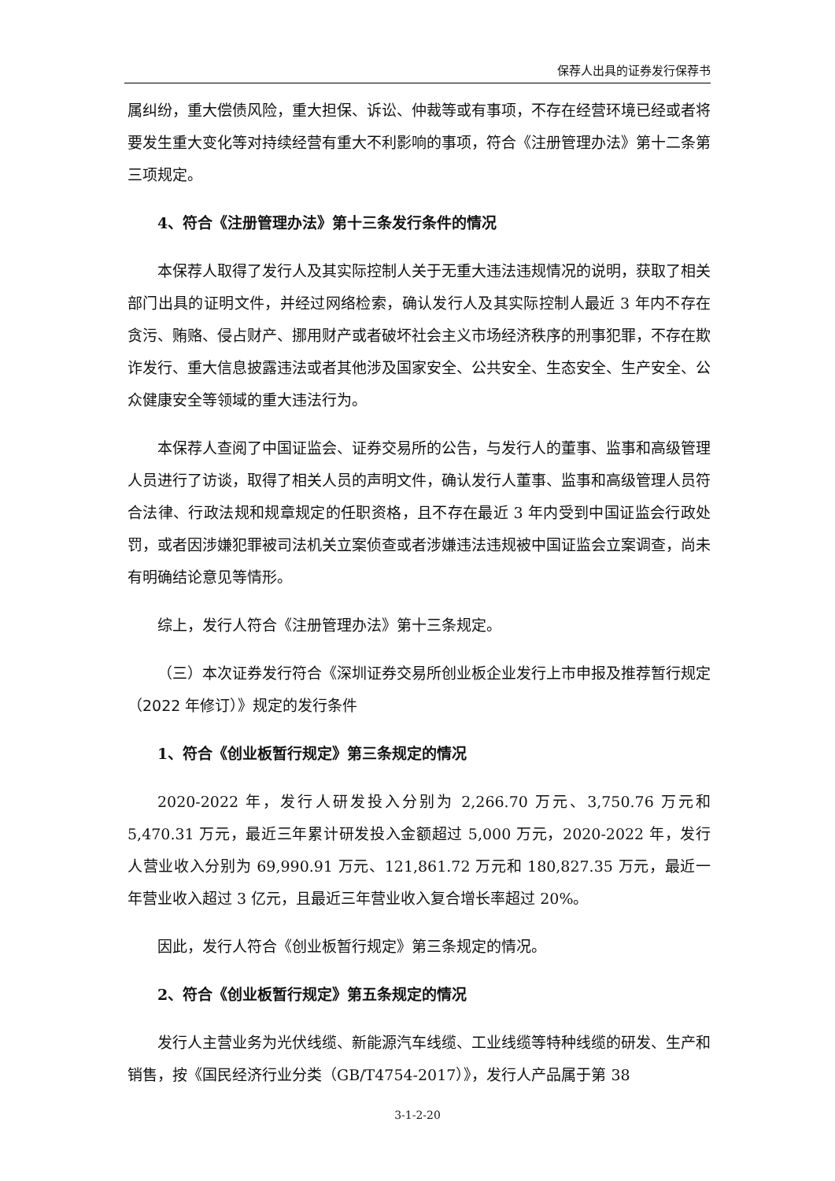保荐人出具的证券发行保荐书
属纠纷，重大偿债风险，重大担保、诉讼、仲裁等或有事项，不存在经营环境已经或者将要发生重大变化等对持续经营有重大不利影响的事项，符合《注册管理办法》第十二条第三项规定。
4、符合《注册管理办法》第十三条发行条件的情况
本保荐人取得了发行人及其实际控制人关于无重大违法违规情况的说明，获取了相关部门出具的证明文件，并经过网络检索，确认发行人及其实际控制人最近 3 年内不存在贪污、贿赂、侵占财产、挪用财产或者破坏社会主义市场经济秩序的刑事犯罪，不存在欺诈发行、重大信息披露违法或者其他涉及国家安全、公共安全、生态安全、生产安全、公众健康安全等领域的重大违法行为。
本保荐人查阅了中国证监会、证券交易所的公告，与发行人的董事、监事和高级管理人员进行了访谈，取得了相关人员的声明文件，确认发行人董事、监事和高级管理人员符合法律、行政法规和规章规定的任职资格，且不存在最近 3 年内受到中国证监会行政处罚，或者因涉嫌犯罪被司法机关立案侦查或者涉嫌违法违规被中国证监会立案调查，尚未有明确结论意见等情形。
综上，发行人符合《注册管理办法》第十三条规定。
（三）本次证券发行符合《深圳证券交易所创业板企业发行上市申报及推荐暂行规定（2022 年修订）》规定的发行条件
1、符合《创业板暂行规定》第三条规定的情况
2020-2022 年，发行人研发投入分别为 2,266.70 万元、3,750.76 万元和 5,470.31 万元，最近三年累计研发投入金额超过 5,000 万元，2020-2022 年，发行人营业收入分别为 69,990.91 万元、121,861.72 万元和 180,827.35 万元，最近一年营业收入超过 3 亿元，且最近三年营业收入复合增长率超过 20%。
因此，发行人符合《创业板暂行规定》第三条规定的情况。
2、符合《创业板暂行规定》第五条规定的情况
发行人主营业务为光伏线缆、新能源汽车线缆、工业线缆等特种线缆的研发、生产和销售，按《国民经济行业分类（GB/T4754-2017）》，发行人产品属于第 38
3-1-2-20